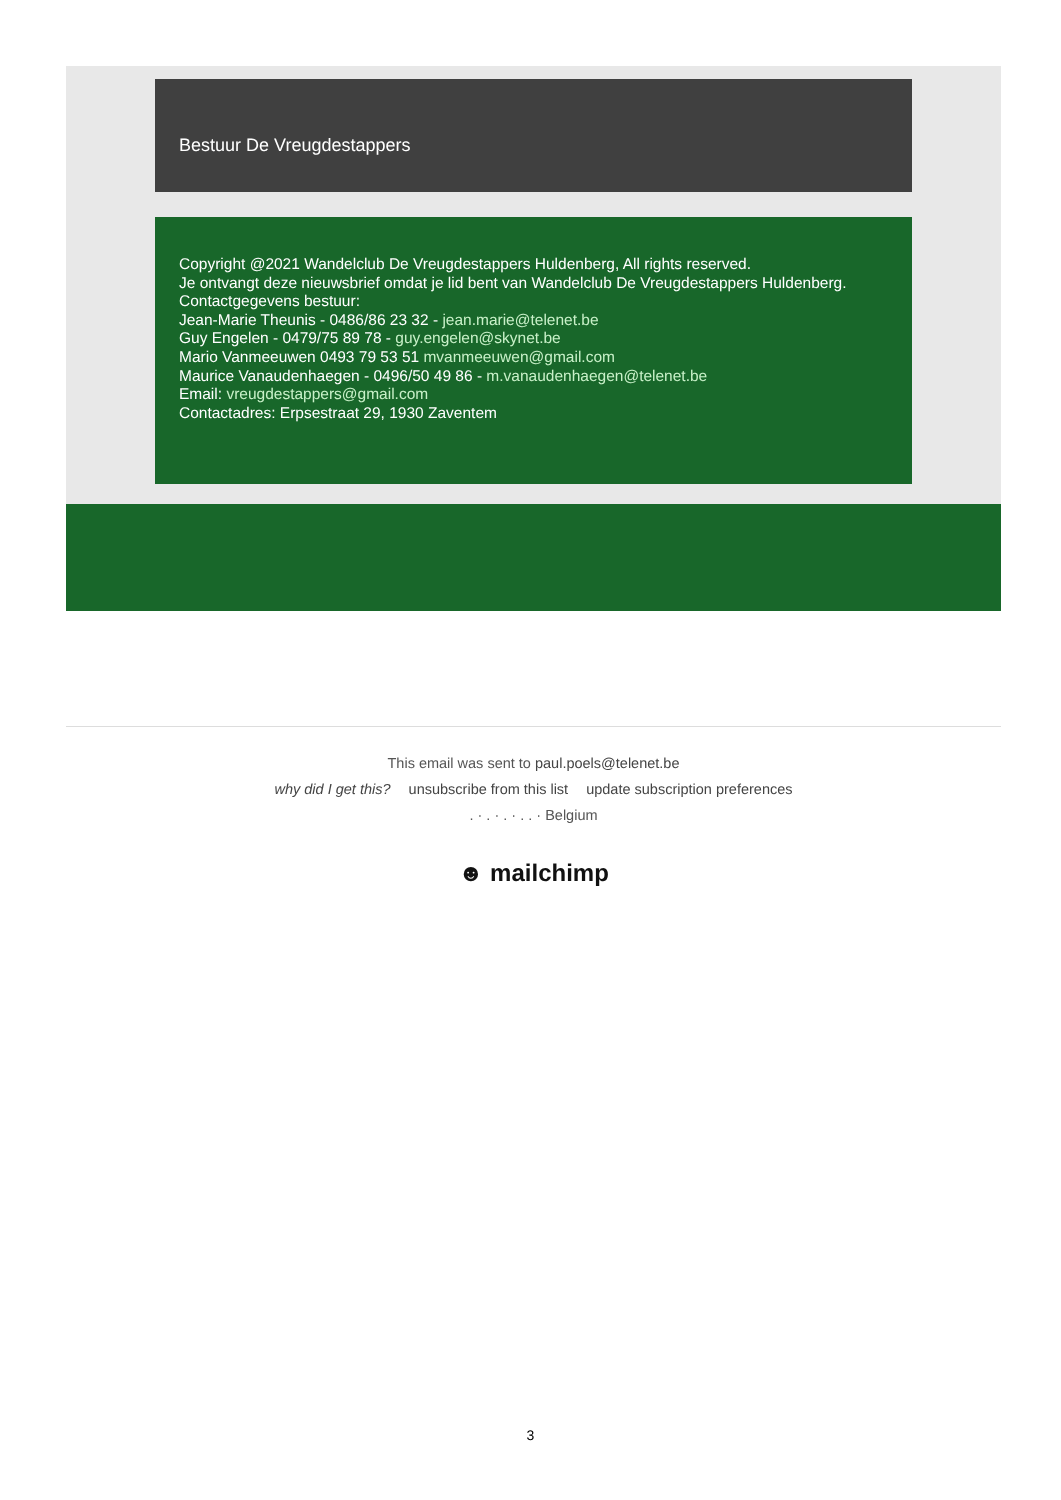Bestuur De Vreugdestappers
Copyright @2021 Wandelclub De Vreugdestappers Huldenberg, All rights reserved.
Je ontvangt deze nieuwsbrief omdat je lid bent van Wandelclub De Vreugdestappers Huldenberg.
Contactgegevens bestuur:
Jean-Marie Theunis - 0486/86 23 32 - jean.marie@telenet.be
Guy Engelen - 0479/75 89 78 - guy.engelen@skynet.be
Mario Vanmeeuwen 0493 79 53 51 mvanmeeuwen@gmail.com
Maurice Vanaudenhaegen - 0496/50 49 86 - m.vanaudenhaegen@telenet.be
Email: vreugdestappers@gmail.com
Contactadres: Erpsestraat 29, 1930 Zaventem
This email was sent to paul.poels@telenet.be
why did I get this? unsubscribe from this list update subscription preferences
. · . · . · . . · Belgium
☻ mailchimp
3